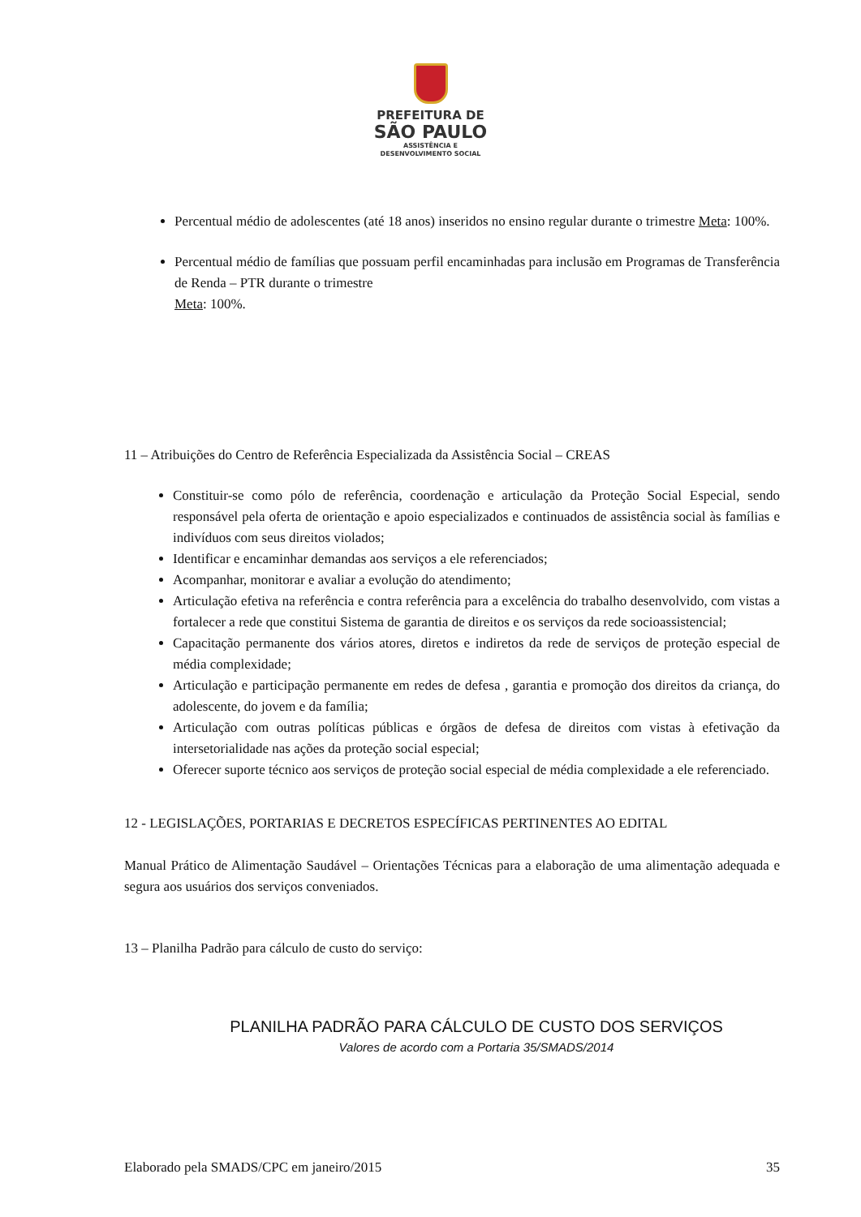PREFEITURA DE
SÃO PAULO
ASSISTÊNCIA E
DESENVOLVIMENTO SOCIAL
Percentual médio de adolescentes (até 18 anos) inseridos no ensino regular durante o trimestre Meta: 100%.
Percentual médio de famílias que possuam perfil encaminhadas para inclusão em Programas de Transferência de Renda – PTR durante o trimestre
Meta: 100%.
11 – Atribuições do Centro de Referência Especializada da Assistência Social – CREAS
Constituir-se como pólo de referência, coordenação e articulação da Proteção Social Especial, sendo responsável pela oferta de orientação e apoio especializados e continuados de assistência social às famílias e indivíduos com seus direitos violados;
Identificar e encaminhar demandas aos serviços a ele referenciados;
Acompanhar, monitorar e avaliar a evolução do atendimento;
Articulação efetiva na referência e contra referência para a excelência do trabalho desenvolvido, com vistas a fortalecer a rede que constitui Sistema de garantia de direitos e os serviços da rede socioassistencial;
Capacitação permanente dos vários atores, diretos e indiretos da rede de serviços de proteção especial de média complexidade;
Articulação e participação permanente em redes de defesa , garantia e promoção dos direitos da criança, do adolescente, do jovem e da família;
Articulação com outras políticas públicas e órgãos de defesa de direitos com vistas à efetivação da intersetorialidade nas ações da proteção social especial;
Oferecer suporte técnico aos serviços de proteção social especial de média complexidade a ele referenciado.
12 - LEGISLAÇÕES, PORTARIAS E DECRETOS ESPECÍFICAS PERTINENTES AO EDITAL
Manual Prático de Alimentação Saudável – Orientações Técnicas para a elaboração de uma alimentação adequada e segura aos usuários dos serviços conveniados.
13 – Planilha Padrão para cálculo de custo do serviço:
PLANILHA PADRÃO PARA CÁLCULO DE CUSTO DOS SERVIÇOS
Valores de acordo com a Portaria 35/SMADS/2014
Elaborado pela SMADS/CPC em janeiro/2015 35